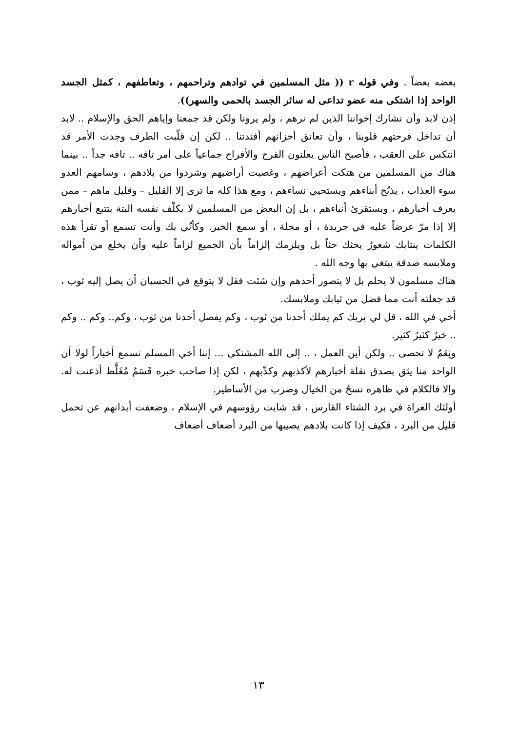بعضه بعضاً . وفي قوله r (( مثل المسلمين في توادهم وتراحمهم ، وتعاطفهم ، كمثل الجسد الواحد إذا اشتكى منه عضو تداعى له سائر الجسد بالحمى والسهر)).
إذن لابد وأن نشارك إخواننا الذين لم نرهم ، ولم يرونا ولكن قد جمعنا وإياهم الحق والإسلام .. لابد أن تداخل فرحتهم قلوبنا ، وأن تعانق أحزانهم أفئدتنا .. لكن إن قلّبت الطرف وجدت الأمر قد انتكس على العقب ، فأصبح الناس يعلنون الفرح والأفراح جماعياً على أمر تافه .. تافه جداً .. بينما هناك من المسلمين من هتكت أعراضهم ، وغصبت أراضيهم وشردوا من بلادهم ، وسامهم العدو سوء العذاب ، يذبّح أبناءهم ويستحيي نساءهم ، ومع هذا كله ما ترى إلا القليل – وقليل ماهم – ممن يعرف أخبارهم ، ويستقرئ أنباءهم ، بل إن البعض من المسلمين لا يكلّف نفسه البتة بتتبع أخبارهم إلا إذا مرّ عرضاً عليه في جريدة ، أو مجلة ، أو سمع الخبر. وكأنّي بك وأنت تسمع أو تقرأ هذه الكلمات ينتابك شعورٌ يحثك حثاً بل ويلزمك إلزاماً بأن الجميع لزاماً عليه وأن يخلع من أمواله وملابسه صدقة يبتغي بها وجه الله .
هناك مسلمون لا يحلم بل لا يتصور أحدهم وإن شئت فقل لا يتوقع في الحسبان أن يصل إليه ثوب ، قد جعلته أنت مما فضل من ثيابك وملابسك.
أخي في الله ، قل لي بربك كم يملك أحدنا من ثوب ، وكم يفصل أحدنا من ثوب ، وكم.. وكم .. وكم .. خيرٌ كثيرٌ كثير.
ونِعَمٌ لا تحصى .. ولكن أين العمل ، .. إلى الله المشتكى ... إننا أخي المسلم نسمع أخباراً لولا أن الواحد منا يثق بصدق نقلة أخبارهم لأكذبهم وكذّبهم ، لكن إذا صاحب خبره قَسَمٌ مُغَلَّظ أذعنت له. وإلا فالكلام في ظاهره نسجٌ من الخيال وضرب من الأساطير.
أولئك العراة في برد الشتاء القارس ، قد شابت رؤوسهم في الإسلام ، وضعفت أبدانهم عن تحمل قليل من البرد ، فكيف إذا كانت بلادهم يصيبها من البرد أضعاف أضعاف
١٣